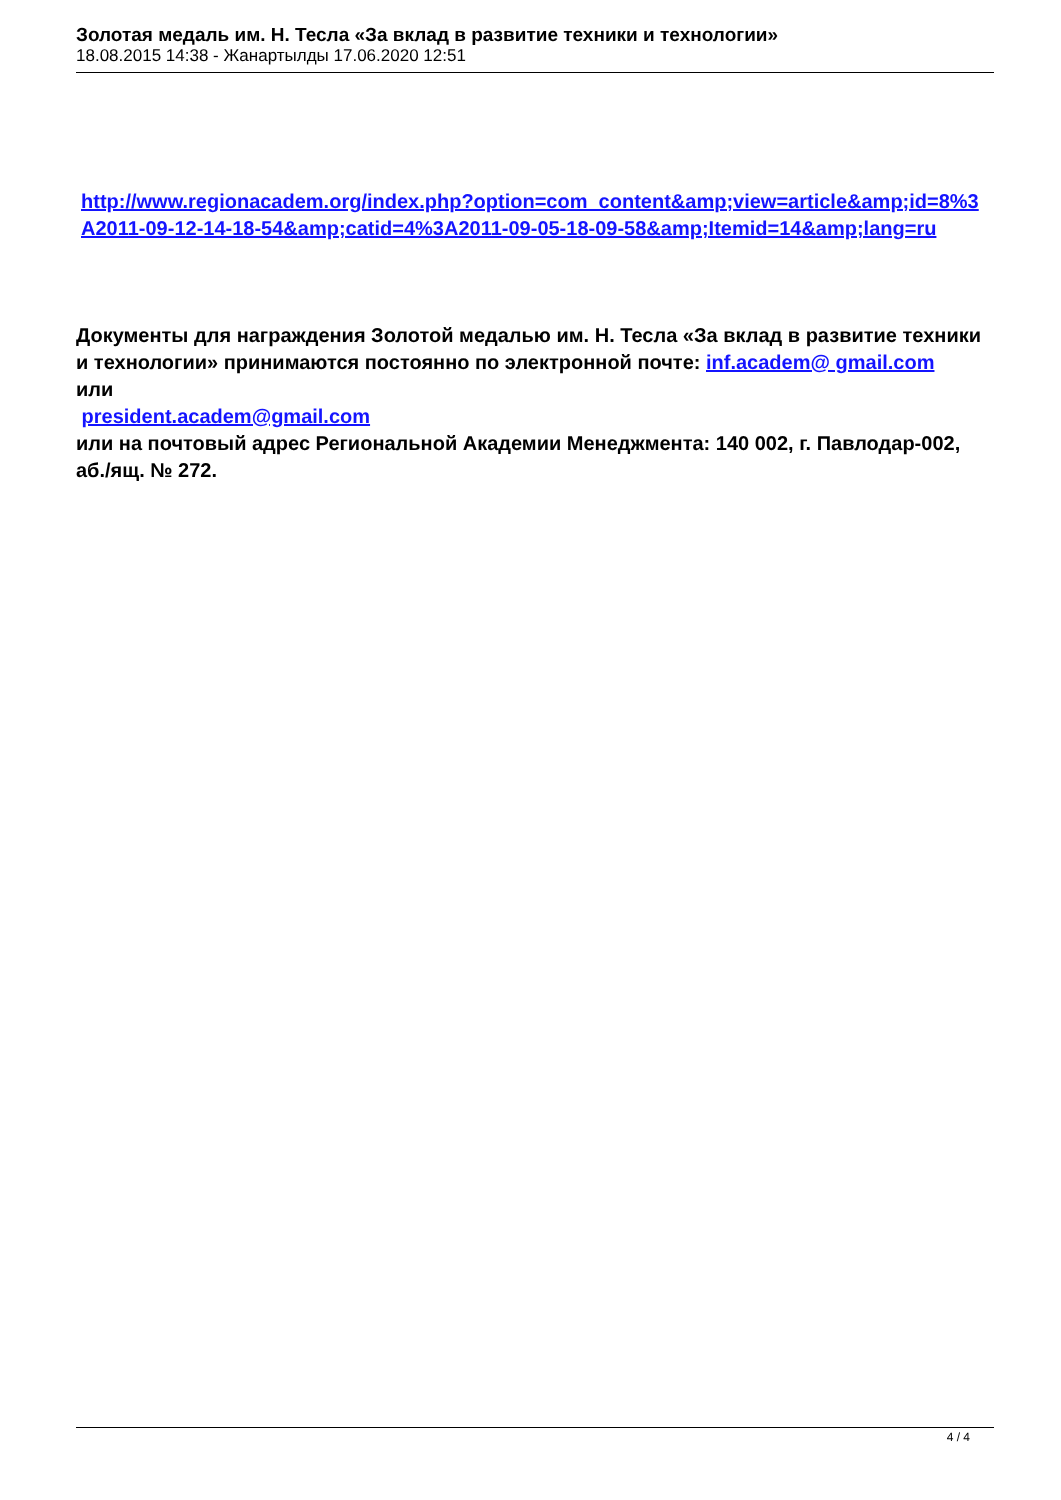Золотая медаль им. Н. Тесла «За вклад в развитие техники и технологии»
18.08.2015 14:38 - Жанартылды 17.06.2020 12:51
http://www.regionacadem.org/index.php?option=com_content&amp;view=article&amp;id=8%3A2011-09-12-14-18-54&amp;catid=4%3A2011-09-05-18-09-58&amp;Itemid=14&amp;lang=ru
Документы для награждения Золотой медалью им. Н. Тесла «За вклад в развитие техники и технологии» принимаются постоянно по электронной почте: inf.academ@ gmail.com
или
president.academ@gmail.com
или на почтовый адрес Региональной Академии Менеджмента: 140 002, г. Павлодар-002, аб./ящ. № 272.
4 / 4